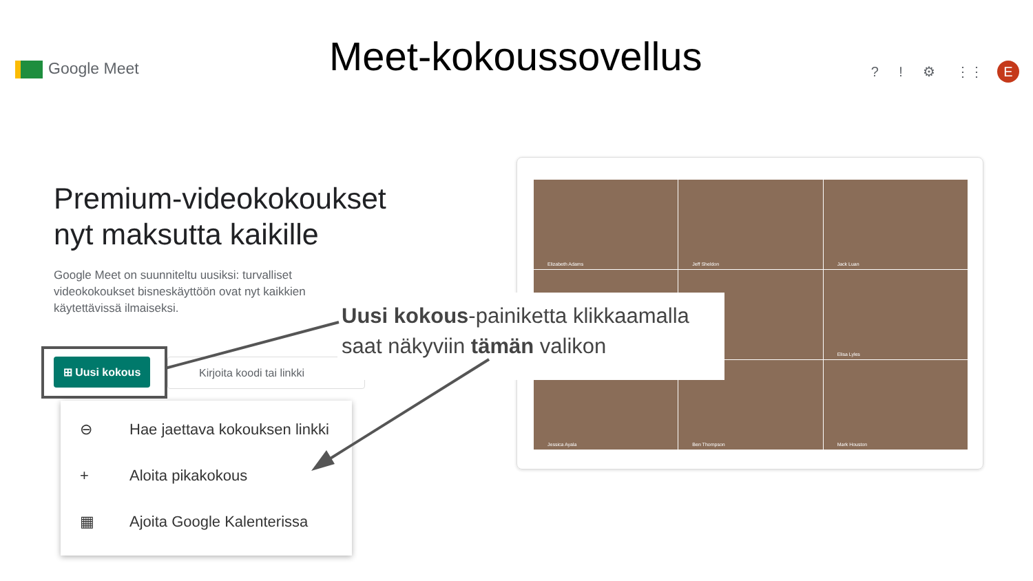Google Meet Meet-kokoussovellus ? ! ⚙ ⋮⋮ E
Premium-videokokoukset
nyt maksutta kaikille
Google Meet on suunniteltu uusiksi: turvalliset videokokoukset bisneskäyttöön ovat nyt kaikkien käytettävissä ilmaiseksi.
⊞ Uusi kokous Kirjoita koodi tai linkki
⊖ Hae jaettava kokouksen linkki
+ Aloita pikakokous
▦ Ajoita Google Kalenterissa
Elizabeth Adams
Jeff Sheldon
Jack Luan
Elisa Lyles
Jessica Ayala
Ben Thompson
Mark Houston
Uusi kokous-painiketta klikkaamalla saat näkyviin tämän valikon